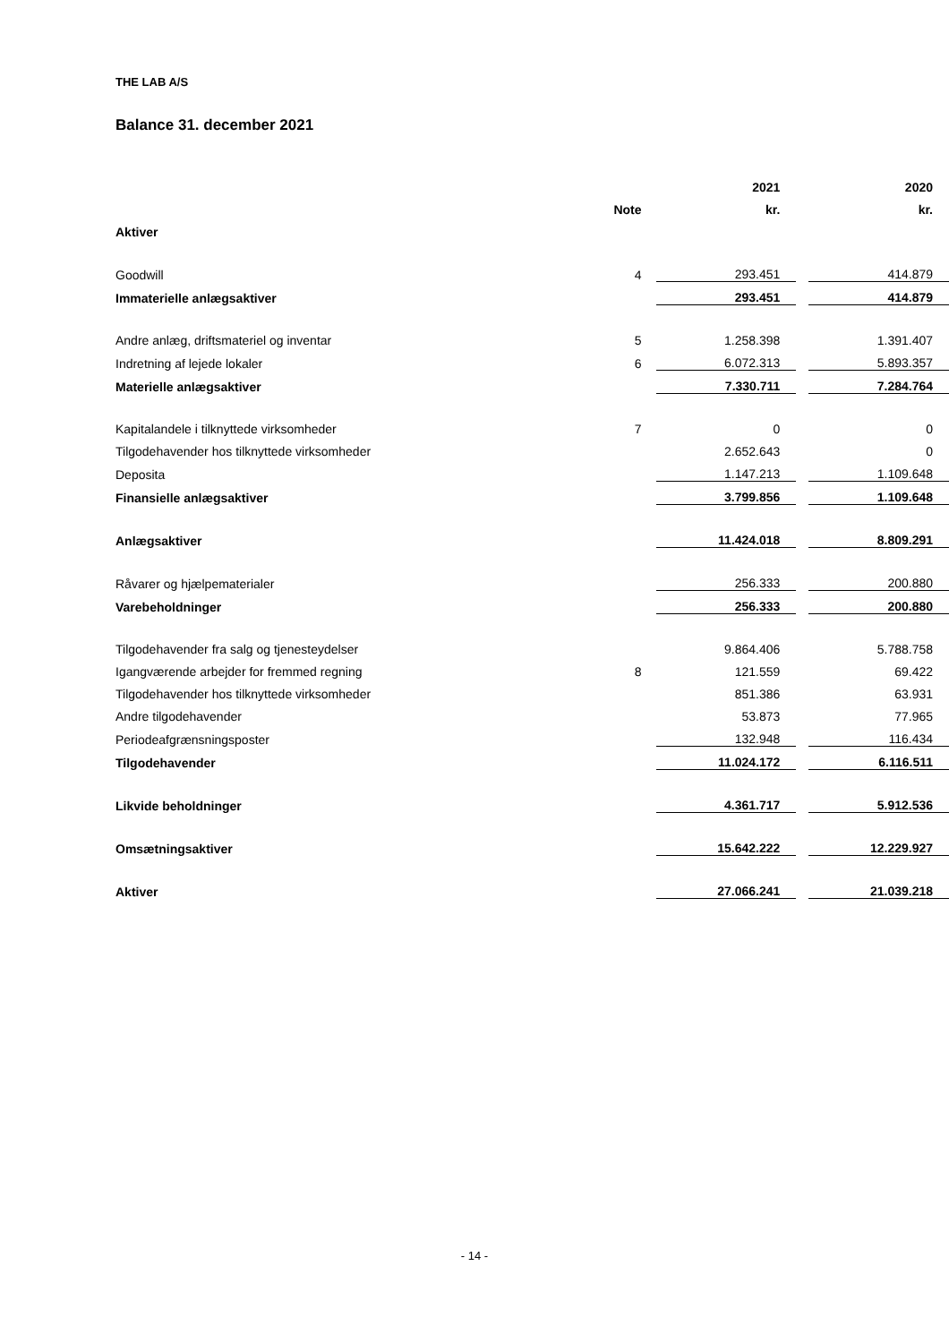THE LAB A/S
Balance 31. december 2021
| | | 2021 | | 2020 |
| | Note | kr. | | kr. |
| Aktiver | | | | |
| Goodwill | 4 | 293.451 | | 414.879 |
| Immaterielle anlægsaktiver | | 293.451 | | 414.879 |
| Andre anlæg, driftsmateriel og inventar | 5 | 1.258.398 | | 1.391.407 |
| Indretning af lejede lokaler | 6 | 6.072.313 | | 5.893.357 |
| Materielle anlægsaktiver | | 7.330.711 | | 7.284.764 |
| Kapitalandele i tilknyttede virksomheder | 7 | 0 | | 0 |
| Tilgodehavender hos tilknyttede virksomheder | | 2.652.643 | | 0 |
| Deposita | | 1.147.213 | | 1.109.648 |
| Finansielle anlægsaktiver | | 3.799.856 | | 1.109.648 |
| Anlægsaktiver | | 11.424.018 | | 8.809.291 |
| Råvarer og hjælpematerialer | | 256.333 | | 200.880 |
| Varebeholdninger | | 256.333 | | 200.880 |
| Tilgodehavender fra salg og tjenesteydelser | | 9.864.406 | | 5.788.758 |
| Igangværende arbejder for fremmed regning | 8 | 121.559 | | 69.422 |
| Tilgodehavender hos tilknyttede virksomheder | | 851.386 | | 63.931 |
| Andre tilgodehavender | | 53.873 | | 77.965 |
| Periodeafgrænsningsposter | | 132.948 | | 116.434 |
| Tilgodehavender | | 11.024.172 | | 6.116.511 |
| Likvide beholdninger | | 4.361.717 | | 5.912.536 |
| Omsætningsaktiver | | 15.642.222 | | 12.229.927 |
| Aktiver | | 27.066.241 | | 21.039.218 |
- 14 -